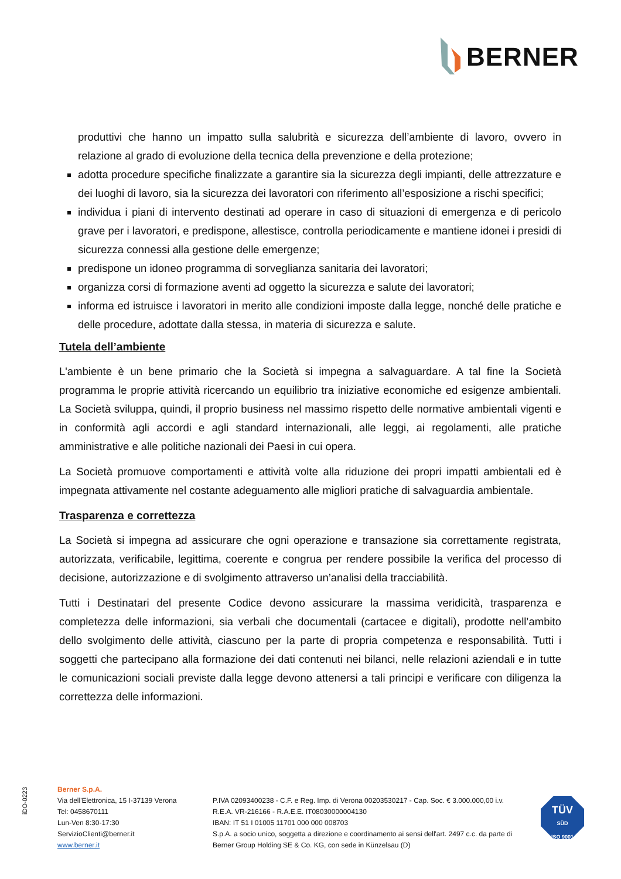BERNER
produttivi che hanno un impatto sulla salubrità e sicurezza dell’ambiente di lavoro, ovvero in relazione al grado di evoluzione della tecnica della prevenzione e della protezione;
adotta procedure specifiche finalizzate a garantire sia la sicurezza degli impianti, delle attrezzature e dei luoghi di lavoro, sia la sicurezza dei lavoratori con riferimento all’esposizione a rischi specifici;
individua i piani di intervento destinati ad operare in caso di situazioni di emergenza e di pericolo grave per i lavoratori, e predispone, allestisce, controlla periodicamente e mantiene idonei i presidi di sicurezza connessi alla gestione delle emergenze;
predispone un idoneo programma di sorveglianza sanitaria dei lavoratori;
organizza corsi di formazione aventi ad oggetto la sicurezza e salute dei lavoratori;
informa ed istruisce i lavoratori in merito alle condizioni imposte dalla legge, nonché delle pratiche e delle procedure, adottate dalla stessa, in materia di sicurezza e salute.
Tutela dell’ambiente
L'ambiente è un bene primario che la Società si impegna a salvaguardare. A tal fine la Società programma le proprie attività ricercando un equilibrio tra iniziative economiche ed esigenze ambientali. La Società sviluppa, quindi, il proprio business nel massimo rispetto delle normative ambientali vigenti e in conformità agli accordi e agli standard internazionali, alle leggi, ai regolamenti, alle pratiche amministrative e alle politiche nazionali dei Paesi in cui opera.
La Società promuove comportamenti e attività volte alla riduzione dei propri impatti ambientali ed è impegnata attivamente nel costante adeguamento alle migliori pratiche di salvaguardia ambientale.
Trasparenza e correttezza
La Società si impegna ad assicurare che ogni operazione e transazione sia correttamente registrata, autorizzata, verificabile, legittima, coerente e congrua per rendere possibile la verifica del processo di decisione, autorizzazione e di svolgimento attraverso un’analisi della tracciabilità.
Tutti i Destinatari del presente Codice devono assicurare la massima veridicità, trasparenza e completezza delle informazioni, sia verbali che documentali (cartacee e digitali), prodotte nell’ambito dello svolgimento delle attività, ciascuno per la parte di propria competenza e responsabilità. Tutti i soggetti che partecipano alla formazione dei dati contenuti nei bilanci, nelle relazioni aziendali e in tutte le comunicazioni sociali previste dalla legge devono attenersi a tali principi e verificare con diligenza la correttezza delle informazioni.
iDO-0223
Berner S.p.A.
Via dell'Elettronica, 15 I-37139 Verona
Tel: 0458670111
Lun-Ven 8:30-17:30
ServizioClienti@berner.it
www.berner.it
P.IVA 02093400238 - C.F. e Reg. Imp. di Verona 00203530217 - Cap. Soc. € 3.000.000,00 i.v.
R.E.A. VR-216166 - R.A.E.E. IT08030000004130
IBAN: IT 51 I 01005 11701 000 000 008703
S.p.A. a socio unico, soggetta a direzione e coordinamento ai sensi dell'art. 2497 c.c. da parte di
Berner Group Holding SE & Co. KG, con sede in Künzelsau (D)
TÜV
SÜD
ISO 9001